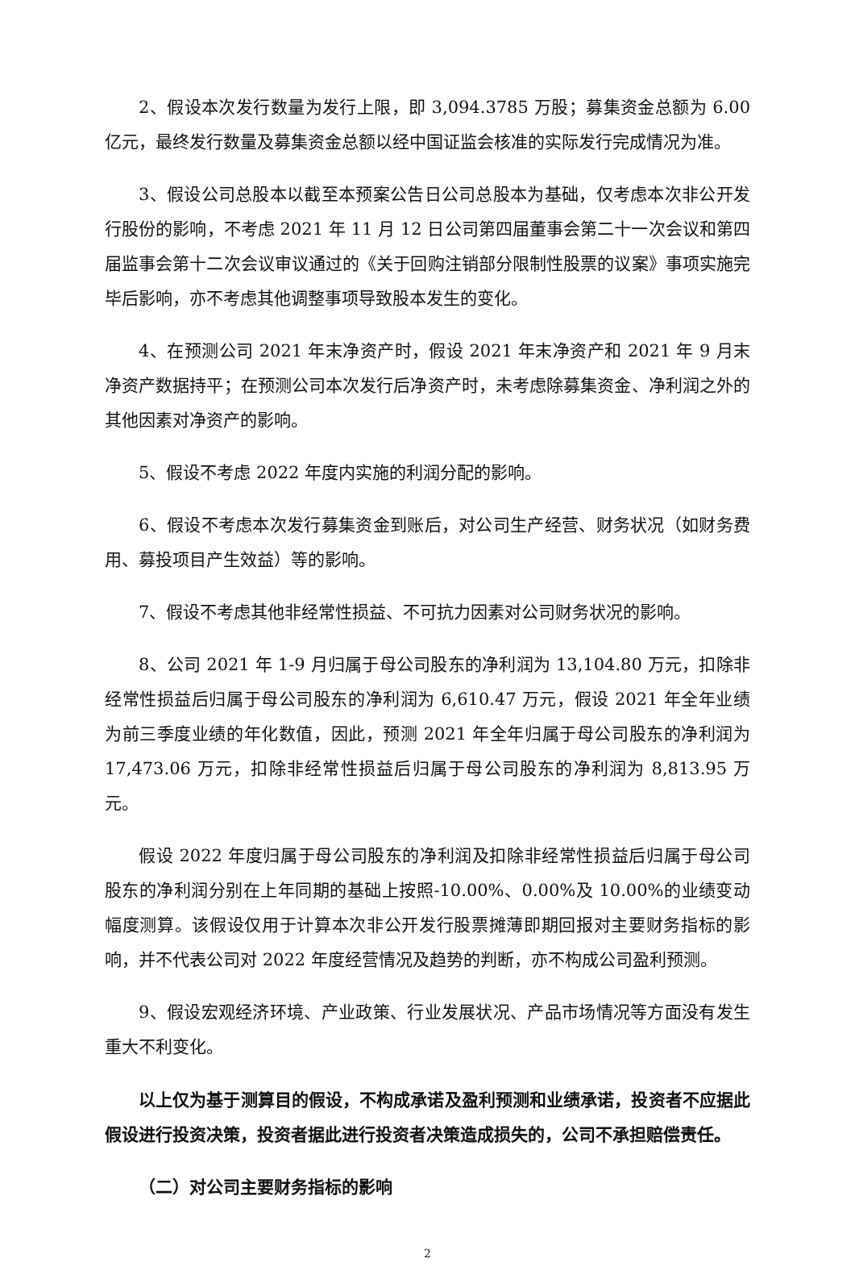2、假设本次发行数量为发行上限，即 3,094.3785 万股；募集资金总额为 6.00 亿元，最终发行数量及募集资金总额以经中国证监会核准的实际发行完成情况为准。
3、假设公司总股本以截至本预案公告日公司总股本为基础，仅考虑本次非公开发行股份的影响，不考虑 2021 年 11 月 12 日公司第四届董事会第二十一次会议和第四届监事会第十二次会议审议通过的《关于回购注销部分限制性股票的议案》事项实施完毕后影响，亦不考虑其他调整事项导致股本发生的变化。
4、在预测公司 2021 年末净资产时，假设 2021 年末净资产和 2021 年 9 月末净资产数据持平；在预测公司本次发行后净资产时，未考虑除募集资金、净利润之外的其他因素对净资产的影响。
5、假设不考虑 2022 年度内实施的利润分配的影响。
6、假设不考虑本次发行募集资金到账后，对公司生产经营、财务状况（如财务费用、募投项目产生效益）等的影响。
7、假设不考虑其他非经常性损益、不可抗力因素对公司财务状况的影响。
8、公司 2021 年 1-9 月归属于母公司股东的净利润为 13,104.80 万元，扣除非经常性损益后归属于母公司股东的净利润为 6,610.47 万元，假设 2021 年全年业绩为前三季度业绩的年化数值，因此，预测 2021 年全年归属于母公司股东的净利润为 17,473.06 万元，扣除非经常性损益后归属于母公司股东的净利润为 8,813.95 万元。
假设 2022 年度归属于母公司股东的净利润及扣除非经常性损益后归属于母公司股东的净利润分别在上年同期的基础上按照-10.00%、0.00%及 10.00%的业绩变动幅度测算。该假设仅用于计算本次非公开发行股票摊薄即期回报对主要财务指标的影响，并不代表公司对 2022 年度经营情况及趋势的判断，亦不构成公司盈利预测。
9、假设宏观经济环境、产业政策、行业发展状况、产品市场情况等方面没有发生重大不利变化。
以上仅为基于测算目的假设，不构成承诺及盈利预测和业绩承诺，投资者不应据此假设进行投资决策，投资者据此进行投资者决策造成损失的，公司不承担赔偿责任。
（二）对公司主要财务指标的影响
2